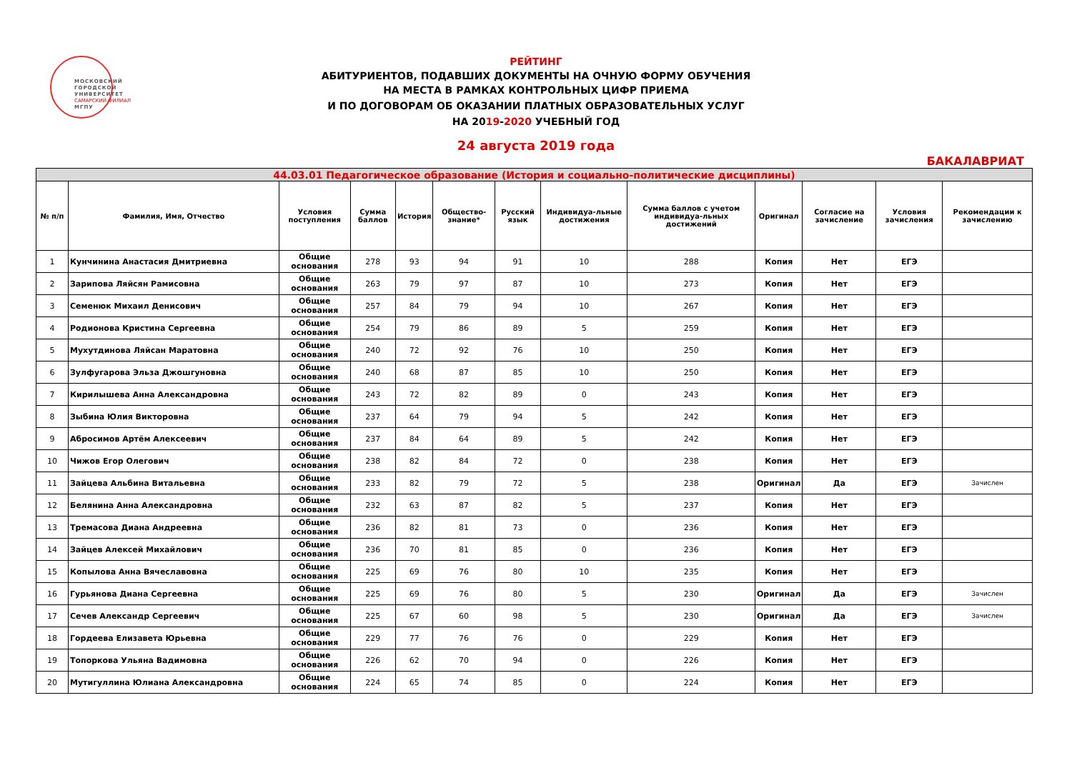МОСКОВСКИЙ
ГОРОДСКОЙ
УНИВЕРСИТЕТ
САМАРСКИЙ ФИЛИАЛ
МГПУ
РЕЙТИНГ
АБИТУРИЕНТОВ, ПОДАВШИХ ДОКУМЕНТЫ НА ОЧНУЮ ФОРМУ ОБУЧЕНИЯ
НА МЕСТА В РАМКАХ КОНТРОЛЬНЫХ ЦИФР ПРИЕМА
И ПО ДОГОВОРАМ ОБ ОКАЗАНИИ ПЛАТНЫХ ОБРАЗОВАТЕЛЬНЫХ УСЛУГ
НА 2019-2020 УЧЕБНЫЙ ГОД
24 августа 2019 года
БАКАЛАВРИАТ
| 44.03.01 Педагогическое образование (История и социально-политические дисциплины) | | | | | | | | | | | | |
| № п/п | Фамилия, Имя, Отчество | Условия поступления | Сумма баллов | История | Общество-знание* | Русский язык | Индивидуа-льные достижения | Сумма баллов с учетом индивидуа-льных достижений | Оригинал | Согласие на зачисление | Условия зачисления | Рекомендации к зачислению |
| 1 | Кунчинина Анастасия Дмитриевна | Общие основания | 278 | 93 | 94 | 91 | 10 | 288 | Копия | Нет | ЕГЭ | |
| 2 | Зарипова Ляйсян Рамисовна | Общие основания | 263 | 79 | 97 | 87 | 10 | 273 | Копия | Нет | ЕГЭ | |
| 3 | Семенюк Михаил Денисович | Общие основания | 257 | 84 | 79 | 94 | 10 | 267 | Копия | Нет | ЕГЭ | |
| 4 | Родионова Кристина Сергеевна | Общие основания | 254 | 79 | 86 | 89 | 5 | 259 | Копия | Нет | ЕГЭ | |
| 5 | Мухутдинова Ляйсан Маратовна | Общие основания | 240 | 72 | 92 | 76 | 10 | 250 | Копия | Нет | ЕГЭ | |
| 6 | Зулфугарова Эльза Джошгуновна | Общие основания | 240 | 68 | 87 | 85 | 10 | 250 | Копия | Нет | ЕГЭ | |
| 7 | Кирилышева Анна Александровна | Общие основания | 243 | 72 | 82 | 89 | 0 | 243 | Копия | Нет | ЕГЭ | |
| 8 | Зыбина Юлия Викторовна | Общие основания | 237 | 64 | 79 | 94 | 5 | 242 | Копия | Нет | ЕГЭ | |
| 9 | Абросимов Артём Алексеевич | Общие основания | 237 | 84 | 64 | 89 | 5 | 242 | Копия | Нет | ЕГЭ | |
| 10 | Чижов Егор Олегович | Общие основания | 238 | 82 | 84 | 72 | 0 | 238 | Копия | Нет | ЕГЭ | |
| 11 | Зайцева Альбина Витальевна | Общие основания | 233 | 82 | 79 | 72 | 5 | 238 | Оригинал | Да | ЕГЭ | Зачислен |
| 12 | Белянина Анна Александровна | Общие основания | 232 | 63 | 87 | 82 | 5 | 237 | Копия | Нет | ЕГЭ | |
| 13 | Тремасова Диана Андреевна | Общие основания | 236 | 82 | 81 | 73 | 0 | 236 | Копия | Нет | ЕГЭ | |
| 14 | Зайцев Алексей Михайлович | Общие основания | 236 | 70 | 81 | 85 | 0 | 236 | Копия | Нет | ЕГЭ | |
| 15 | Копылова Анна Вячеславовна | Общие основания | 225 | 69 | 76 | 80 | 10 | 235 | Копия | Нет | ЕГЭ | |
| 16 | Гурьянова Диана Сергеевна | Общие основания | 225 | 69 | 76 | 80 | 5 | 230 | Оригинал | Да | ЕГЭ | Зачислен |
| 17 | Сечев Александр Сергеевич | Общие основания | 225 | 67 | 60 | 98 | 5 | 230 | Оригинал | Да | ЕГЭ | Зачислен |
| 18 | Гордеева Елизавета Юрьевна | Общие основания | 229 | 77 | 76 | 76 | 0 | 229 | Копия | Нет | ЕГЭ | |
| 19 | Топоркова Ульяна Вадимовна | Общие основания | 226 | 62 | 70 | 94 | 0 | 226 | Копия | Нет | ЕГЭ | |
| 20 | Мутигуллина Юлиана Александровна | Общие основания | 224 | 65 | 74 | 85 | 0 | 224 | Копия | Нет | ЕГЭ | |